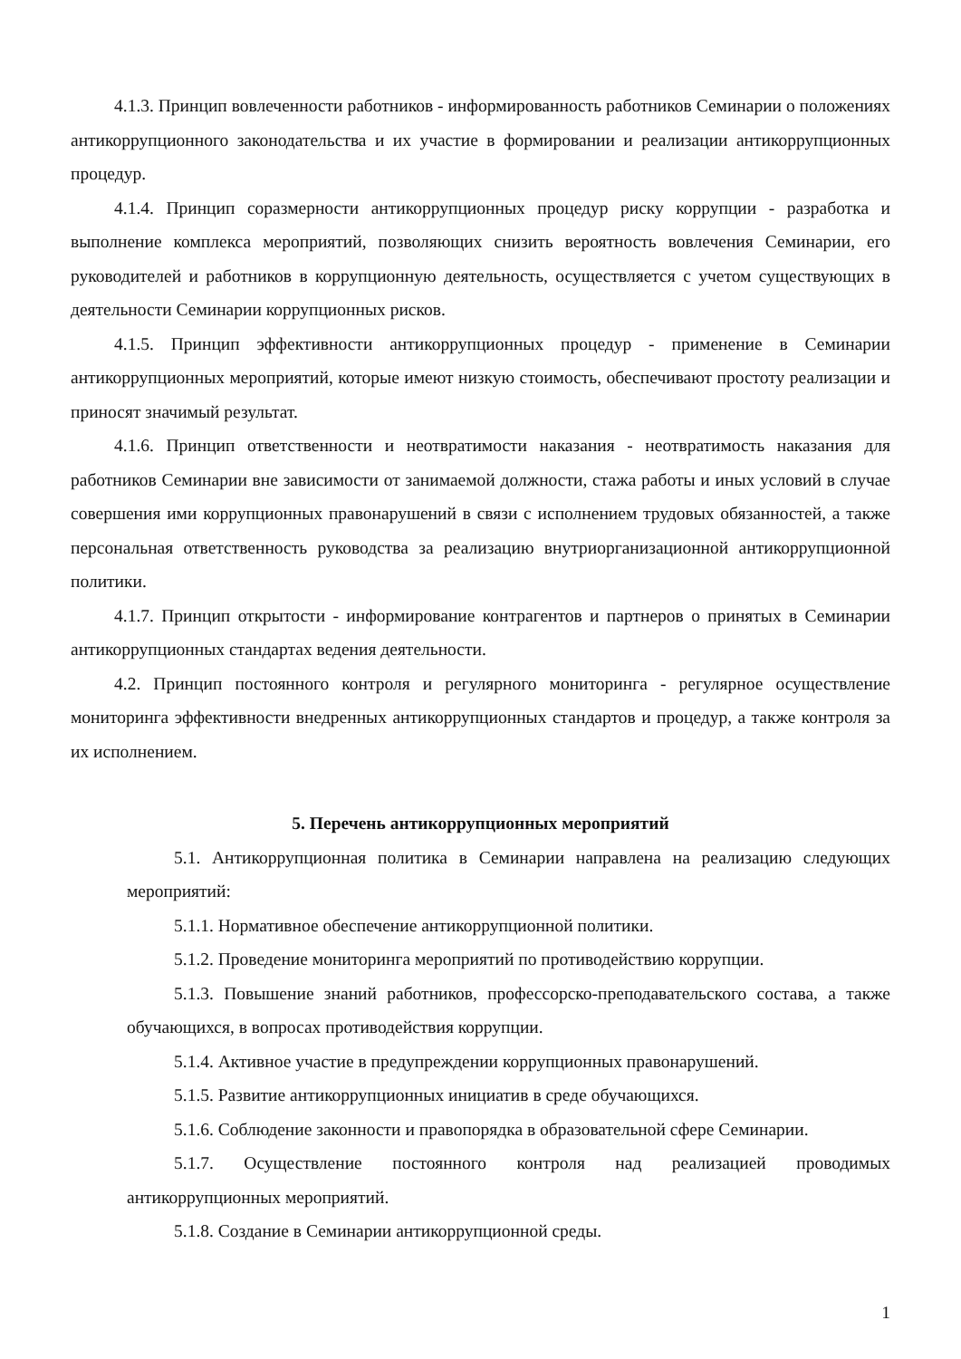4.1.3. Принцип вовлеченности работников - информированность работников Семинарии о положениях антикоррупционного законодательства и их участие в формировании и реализации антикоррупционных процедур.
4.1.4. Принцип соразмерности антикоррупционных процедур риску коррупции - разработка и выполнение комплекса мероприятий, позволяющих снизить вероятность вовлечения Семинарии, его руководителей и работников в коррупционную деятельность, осуществляется с учетом существующих в деятельности Семинарии коррупционных рисков.
4.1.5. Принцип эффективности антикоррупционных процедур - применение в Семинарии антикоррупционных мероприятий, которые имеют низкую стоимость, обеспечивают простоту реализации и приносят значимый результат.
4.1.6. Принцип ответственности и неотвратимости наказания - неотвратимость наказания для работников Семинарии вне зависимости от занимаемой должности, стажа работы и иных условий в случае совершения ими коррупционных правонарушений в связи с исполнением трудовых обязанностей, а также персональная ответственность руководства за реализацию внутриорганизационной антикоррупционной политики.
4.1.7. Принцип открытости - информирование контрагентов и партнеров о принятых в Семинарии антикоррупционных стандартах ведения деятельности.
4.2. Принцип постоянного контроля и регулярного мониторинга - регулярное осуществление мониторинга эффективности внедренных антикоррупционных стандартов и процедур, а также контроля за их исполнением.
5. Перечень антикоррупционных мероприятий
5.1. Антикоррупционная политика в Семинарии направлена на реализацию следующих мероприятий:
5.1.1. Нормативное обеспечение антикоррупционной политики.
5.1.2. Проведение мониторинга мероприятий по противодействию коррупции.
5.1.3. Повышение знаний работников, профессорско-преподавательского состава, а также обучающихся, в вопросах противодействия коррупции.
5.1.4. Активное участие в предупреждении коррупционных правонарушений.
5.1.5. Развитие антикоррупционных инициатив в среде обучающихся.
5.1.6. Соблюдение законности и правопорядка в образовательной сфере Семинарии.
5.1.7. Осуществление постоянного контроля над реализацией проводимых антикоррупционных мероприятий.
5.1.8. Создание в Семинарии антикоррупционной среды.
1